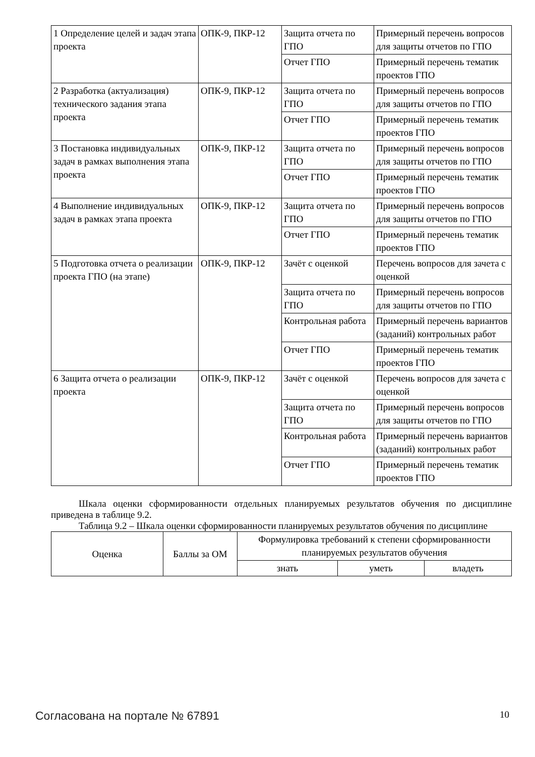| 1 Определение целей и задач этапа проекта | ОПК-9, ПКР-12 | Защита отчета по ГПО | Примерный перечень вопросов для защиты отчетов по ГПО |
| | | Отчет ГПО | Примерный перечень тематик проектов ГПО |
| 2 Разработка (актуализация) технического задания этапа проекта | ОПК-9, ПКР-12 | Защита отчета по ГПО | Примерный перечень вопросов для защиты отчетов по ГПО |
| | | Отчет ГПО | Примерный перечень тематик проектов ГПО |
| 3 Постановка индивидуальных задач в рамках выполнения этапа проекта | ОПК-9, ПКР-12 | Защита отчета по ГПО | Примерный перечень вопросов для защиты отчетов по ГПО |
| | | Отчет ГПО | Примерный перечень тематик проектов ГПО |
| 4 Выполнение индивидуальных задач в рамках этапа проекта | ОПК-9, ПКР-12 | Защита отчета по ГПО | Примерный перечень вопросов для защиты отчетов по ГПО |
| | | Отчет ГПО | Примерный перечень тематик проектов ГПО |
| 5 Подготовка отчета о реализации проекта ГПО (на этапе) | ОПК-9, ПКР-12 | Зачёт с оценкой | Перечень вопросов для зачета с оценкой |
| | | Защита отчета по ГПО | Примерный перечень вопросов для защиты отчетов по ГПО |
| | | Контрольная работа | Примерный перечень вариантов (заданий) контрольных работ |
| | | Отчет ГПО | Примерный перечень тематик проектов ГПО |
| 6 Защита отчета о реализации проекта | ОПК-9, ПКР-12 | Зачёт с оценкой | Перечень вопросов для зачета с оценкой |
| | | Защита отчета по ГПО | Примерный перечень вопросов для защиты отчетов по ГПО |
| | | Контрольная работа | Примерный перечень вариантов (заданий) контрольных работ |
| | | Отчет ГПО | Примерный перечень тематик проектов ГПО |
Шкала оценки сформированности отдельных планируемых результатов обучения по дисциплине приведена в таблице 9.2.
Таблица 9.2 – Шкала оценки сформированности планируемых результатов обучения по дисциплине
| Оценка | Баллы за ОМ | Формулировка требований к степени сформированности планируемых результатов обучения | | |
| --- | --- | --- | --- | --- |
| | | знать | уметь | владеть |
Согласована на портале № 67891 10